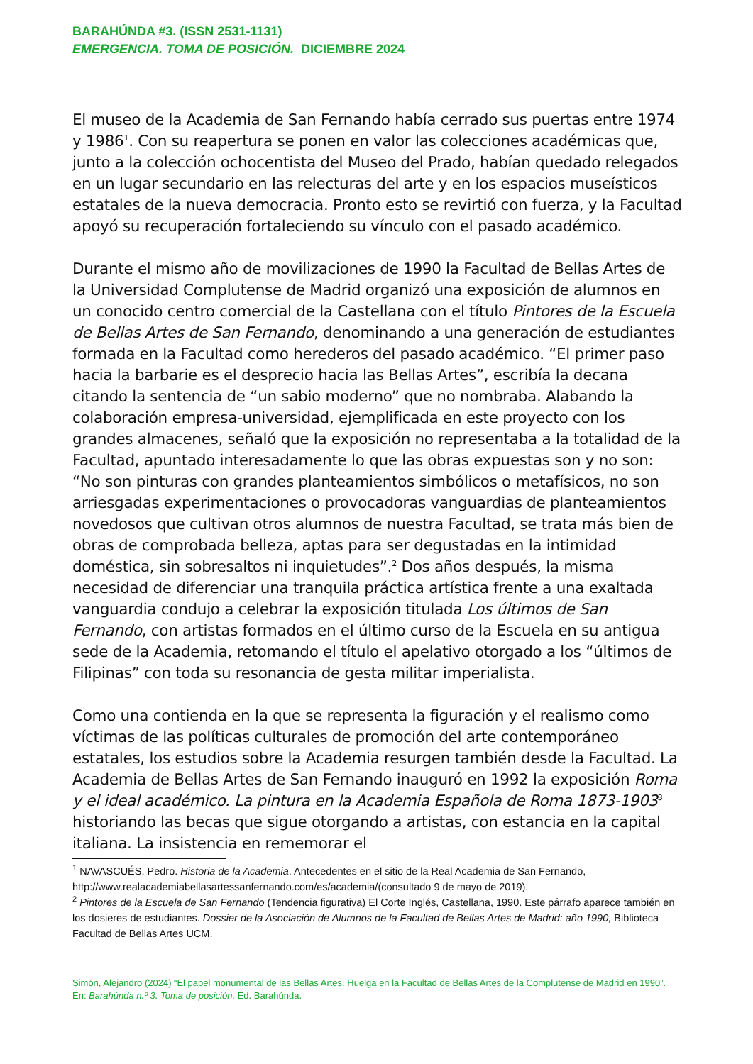BARAHÚNDA #3. (ISSN 2531-1131)
EMERGENCIA. TOMA DE POSICIÓN. DICIEMBRE 2024
El museo de la Academia de San Fernando había cerrado sus puertas entre 1974 y 1986<sup>1</sup>. Con su reapertura se ponen en valor las colecciones académicas que, junto a la colección ochocentista del Museo del Prado, habían quedado relegados en un lugar secundario en las relecturas del arte y en los espacios museísticos estatales de la nueva democracia. Pronto esto se revirtió con fuerza, y la Facultad apoyó su recuperación fortaleciendo su vínculo con el pasado académico.
Durante el mismo año de movilizaciones de 1990 la Facultad de Bellas Artes de la Universidad Complutense de Madrid organizó una exposición de alumnos en un conocido centro comercial de la Castellana con el título Pintores de la Escuela de Bellas Artes de San Fernando, denominando a una generación de estudiantes formada en la Facultad como herederos del pasado académico. “El primer paso hacia la barbarie es el desprecio hacia las Bellas Artes”, escribía la decana citando la sentencia de “un sabio moderno” que no nombraba. Alabando la colaboración empresa-universidad, ejemplificada en este proyecto con los grandes almacenes, señaló que la exposición no representaba a la totalidad de la Facultad, apuntado interesadamente lo que las obras expuestas son y no son: “No son pinturas con grandes planteamientos simbólicos o metafísicos, no son arriesgadas experimentaciones o provocadoras vanguardias de planteamientos novedosos que cultivan otros alumnos de nuestra Facultad, se trata más bien de obras de comprobada belleza, aptas para ser degustadas en la intimidad doméstica, sin sobresaltos ni inquietudes”.<sup>2</sup> Dos años después, la misma necesidad de diferenciar una tranquila práctica artística frente a una exaltada vanguardia condujo a celebrar la exposición titulada Los últimos de San Fernando, con artistas formados en el último curso de la Escuela en su antigua sede de la Academia, retomando el título el apelativo otorgado a los “últimos de Filipinas” con toda su resonancia de gesta militar imperialista.
Como una contienda en la que se representa la figuración y el realismo como víctimas de las políticas culturales de promoción del arte contemporáneo estatales, los estudios sobre la Academia resurgen también desde la Facultad. La Academia de Bellas Artes de San Fernando inauguró en 1992 la exposición Roma y el ideal académico. La pintura en la Academia Española de Roma 1873-1903<sup>3</sup> historiando las becas que sigue otorgando a artistas, con estancia en la capital italiana. La insistencia en rememorar el
<sup>1</sup> NAVASCUÉS, Pedro. Historia de la Academia. Antecedentes en el sitio de la Real Academia de San Fernando, http://www.realacademiabellasartessanfernando.com/es/academia/(consultado 9 de mayo de 2019).
<sup>2</sup> Pintores de la Escuela de San Fernando (Tendencia figurativa) El Corte Inglés, Castellana, 1990. Este párrafo aparece también en los dosieres de estudiantes. Dossier de la Asociación de Alumnos de la Facultad de Bellas Artes de Madrid: año 1990, Biblioteca Facultad de Bellas Artes UCM.
Simón, Alejandro (2024) “El papel monumental de las Bellas Artes. Huelga en la Facultad de Bellas Artes de la Complutense de Madrid en 1990”. En: Barahúnda n.º 3. Toma de posición. Ed. Barahúnda.